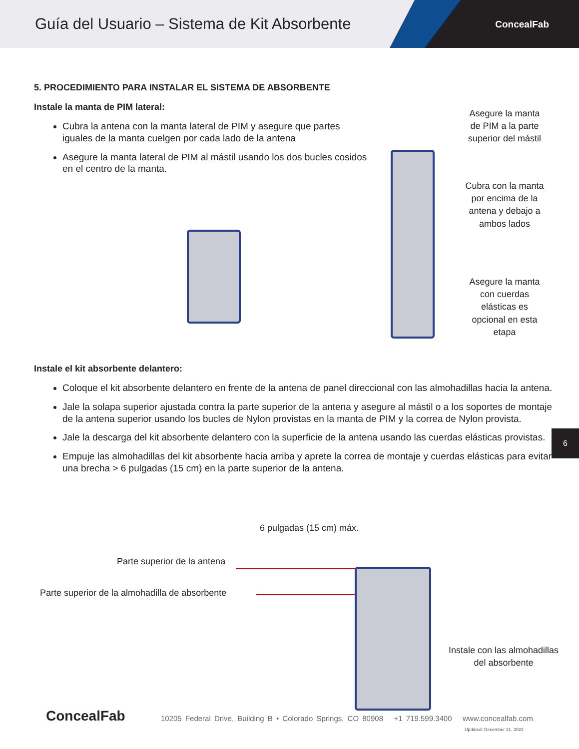Guía del Usuario – Sistema de Kit Absorbente
ConcealFab
5. PROCEDIMIENTO PARA INSTALAR EL SISTEMA DE ABSORBENTE
Instale la manta de PIM lateral:
Cubra la antena con la manta lateral de PIM y asegure que partes iguales de la manta cuelgen por cada lado de la antena
Asegure la manta lateral de PIM al mástil usando los dos bucles cosidos en el centro de la manta.
Instale el kit absorbente delantero:
Coloque el kit absorbente delantero en frente de la antena de panel direccional con las almohadillas hacia la antena.
Jale la solapa superior ajustada contra la parte superior de la antena y asegure al mástil o a los soportes de montaje de la antena superior usando los bucles de Nylon provistas en la manta de PIM y la correa de Nylon provista.
Jale la descarga del kit absorbente delantero con la superficie de la antena usando las cuerdas elásticas provistas.
Empuje las almohadillas del kit absorbente hacia arriba y aprete la correa de montaje y cuerdas elásticas para evitar una brecha > 6 pulgadas (15 cm) en la parte superior de la antena.
Asegure la manta de PIM a la parte superior del mástil
Cubra con la manta por encima de la antena y debajo a ambos lados
Asegure la manta con cuerdas elásticas es opcional en esta etapa
6 pulgadas (15 cm) máx.
Parte superior de la antena
Parte superior de la almohadilla de absorbente
Instale con las almohadillas del absorbente
6
ConcealFab
10205 Federal Drive, Building B • Colorado Springs, CO 80908 +1 719.599.3400 www.concealfab.com
Updated: December 21, 2022